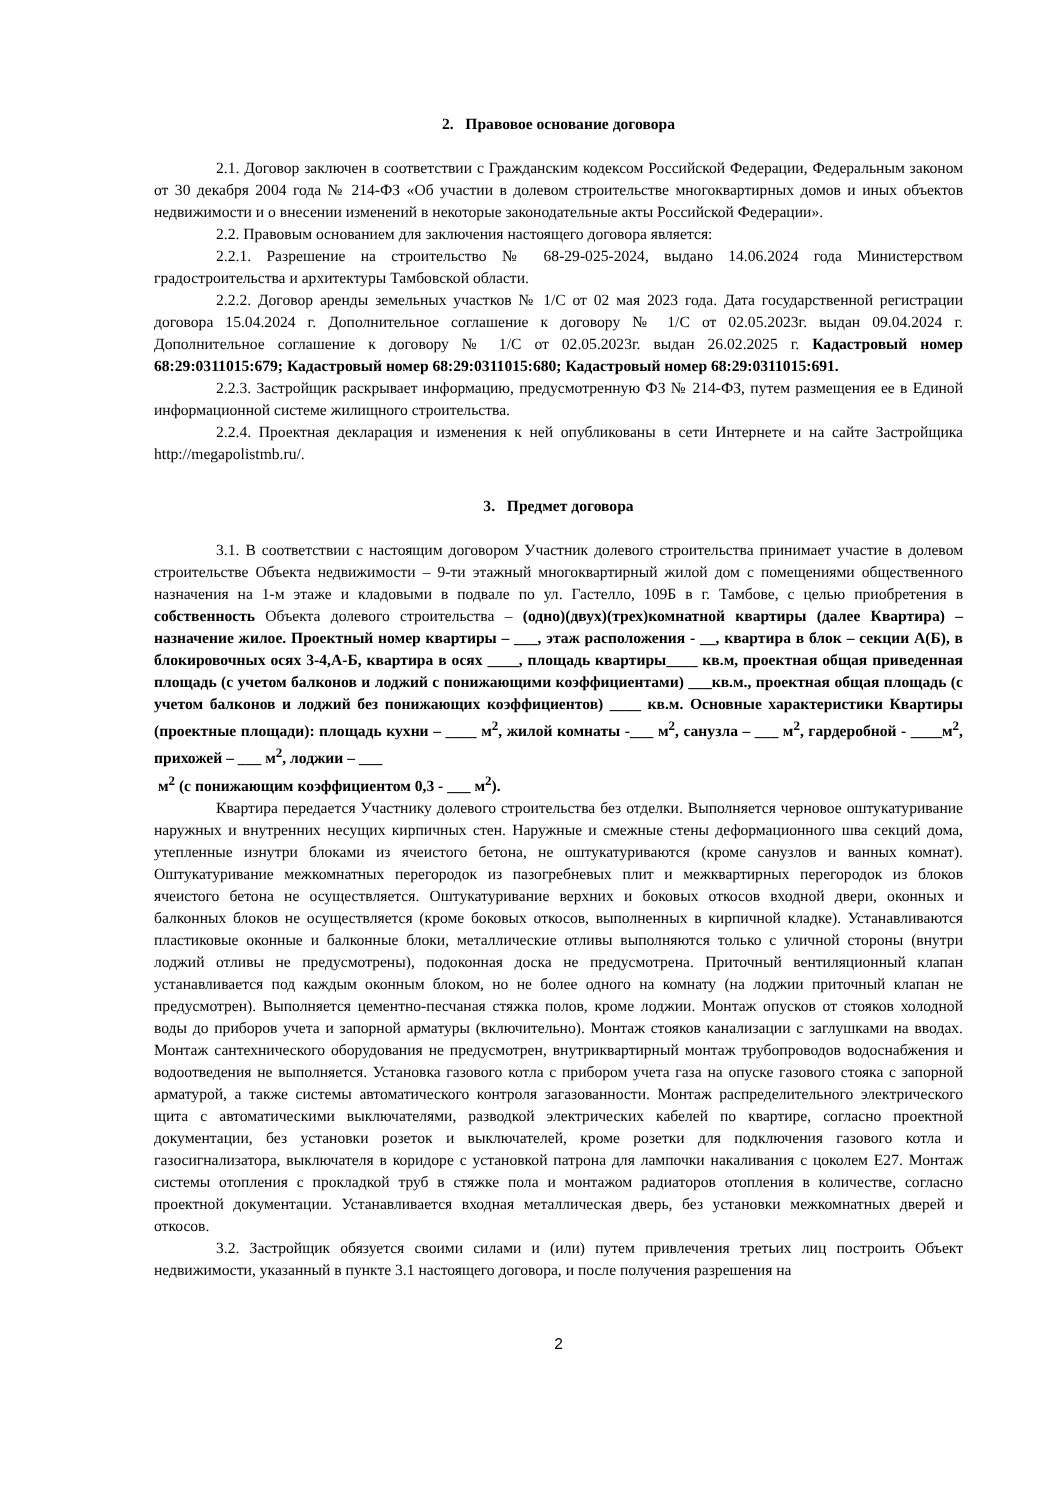2. Правовое основание договора
2.1. Договор заключен в соответствии с Гражданским кодексом Российской Федерации, Федеральным законом от 30 декабря 2004 года № 214-ФЗ «Об участии в долевом строительстве многоквартирных домов и иных объектов недвижимости и о внесении изменений в некоторые законодательные акты Российской Федерации».
2.2. Правовым основанием для заключения настоящего договора является:
2.2.1. Разрешение на строительство № 68-29-025-2024, выдано 14.06.2024 года Министерством градостроительства и архитектуры Тамбовской области.
2.2.2. Договор аренды земельных участков № 1/С от 02 мая 2023 года. Дата государственной регистрации договора 15.04.2024 г. Дополнительное соглашение к договору № 1/С от 02.05.2023г. выдан 09.04.2024 г. Дополнительное соглашение к договору № 1/С от 02.05.2023г. выдан 26.02.2025 г. Кадастровый номер 68:29:0311015:679; Кадастровый номер 68:29:0311015:680; Кадастровый номер 68:29:0311015:691.
2.2.3. Застройщик раскрывает информацию, предусмотренную ФЗ № 214-ФЗ, путем размещения ее в Единой информационной системе жилищного строительства.
2.2.4. Проектная декларация и изменения к ней опубликованы в сети Интернете и на сайте Застройщика http://megapolistmb.ru/.
3. Предмет договора
3.1. В соответствии с настоящим договором Участник долевого строительства принимает участие в долевом строительстве Объекта недвижимости – 9-ти этажный многоквартирный жилой дом с помещениями общественного назначения на 1-м этаже и кладовыми в подвале по ул. Гастелло, 109Б в г. Тамбове, с целью приобретения в собственность Объекта долевого строительства – (одно)(двух)(трех)комнатной квартиры (далее Квартира) – назначение жилое. Проектный номер квартиры – ___, этаж расположения - __, квартира в блок – секции А(Б), в блокировочных осях 3-4,А-Б, квартира в осях ____, площадь квартиры____ кв.м, проектная общая приведенная площадь (с учетом балконов и лоджий с понижающими коэффициентами) ___кв.м., проектная общая площадь (с учетом балконов и лоджий без понижающих коэффициентов) ____ кв.м. Основные характеристики Квартиры (проектные площади): площадь кухни – ____ м<sup>2</sup>, жилой комнаты -___ м<sup>2</sup>, санузла – ___ м<sup>2</sup>, гардеробной - ____м<sup>2</sup>, прихожей – ___ м<sup>2</sup>, лоджии – ___
м<sup>2</sup> (с понижающим коэффициентом 0,3 - ___ м<sup>2</sup>).
Квартира передается Участнику долевого строительства без отделки. Выполняется черновое оштукатуривание наружных и внутренних несущих кирпичных стен. Наружные и смежные стены деформационного шва секций дома, утепленные изнутри блоками из ячеистого бетона, не оштукатуриваются (кроме санузлов и ванных комнат). Оштукатуривание межкомнатных перегородок из пазогребневых плит и межквартирных перегородок из блоков ячеистого бетона не осуществляется. Оштукатуривание верхних и боковых откосов входной двери, оконных и балконных блоков не осуществляется (кроме боковых откосов, выполненных в кирпичной кладке). Устанавливаются пластиковые оконные и балконные блоки, металлические отливы выполняются только с уличной стороны (внутри лоджий отливы не предусмотрены), подоконная доска не предусмотрена. Приточный вентиляционный клапан устанавливается под каждым оконным блоком, но не более одного на комнату (на лоджии приточный клапан не предусмотрен). Выполняется цементно-песчаная стяжка полов, кроме лоджии. Монтаж опусков от стояков холодной воды до приборов учета и запорной арматуры (включительно). Монтаж стояков канализации с заглушками на вводах. Монтаж сантехнического оборудования не предусмотрен, внутриквартирный монтаж трубопроводов водоснабжения и водоотведения не выполняется. Установка газового котла с прибором учета газа на опуске газового стояка с запорной арматурой, а также системы автоматического контроля загазованности. Монтаж распределительного электрического щита с автоматическими выключателями, разводкой электрических кабелей по квартире, согласно проектной документации, без установки розеток и выключателей, кроме розетки для подключения газового котла и газосигнализатора, выключателя в коридоре с установкой патрона для лампочки накаливания с цоколем Е27. Монтаж системы отопления с прокладкой труб в стяжке пола и монтажом радиаторов отопления в количестве, согласно проектной документации. Устанавливается входная металлическая дверь, без установки межкомнатных дверей и откосов.
3.2. Застройщик обязуется своими силами и (или) путем привлечения третьих лиц построить Объект недвижимости, указанный в пункте 3.1 настоящего договора, и после получения разрешения на
2